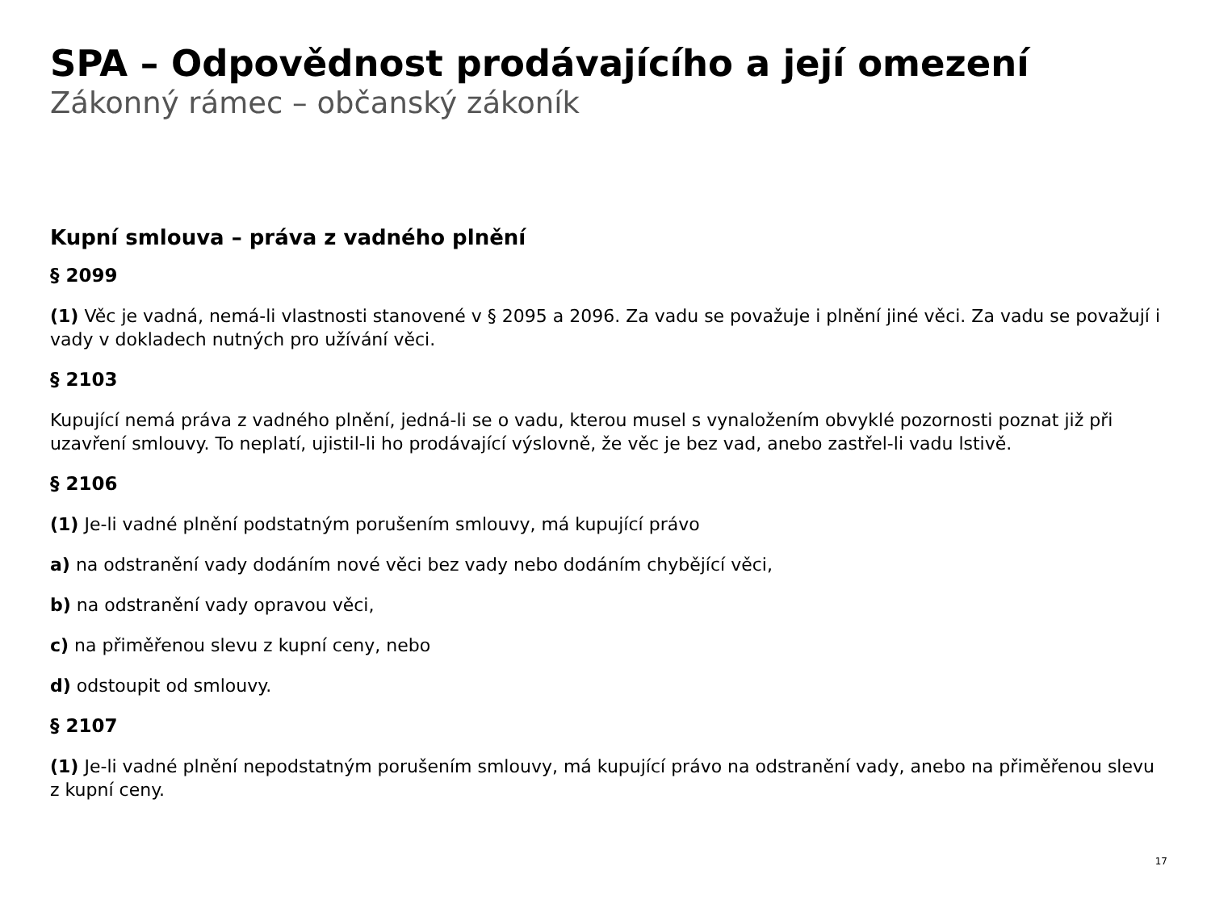SPA – Odpovědnost prodávajícího a její omezení
Zákonný rámec – občanský zákoník
Kupní smlouva – práva z vadného plnění
§ 2099
(1) Věc je vadná, nemá-li vlastnosti stanovené v § 2095 a 2096. Za vadu se považuje i plnění jiné věci. Za vadu se považují i vady v dokladech nutných pro užívání věci.
§ 2103
Kupující nemá práva z vadného plnění, jedná-li se o vadu, kterou musel s vynaložením obvyklé pozornosti poznat již při uzavření smlouvy. To neplatí, ujistil-li ho prodávající výslovně, že věc je bez vad, anebo zastřel-li vadu lstivě.
§ 2106
(1) Je-li vadné plnění podstatným porušením smlouvy, má kupující právo
a) na odstranění vady dodáním nové věci bez vady nebo dodáním chybějící věci,
b) na odstranění vady opravou věci,
c) na přiměřenou slevu z kupní ceny, nebo
d) odstoupit od smlouvy.
§ 2107
(1) Je-li vadné plnění nepodstatným porušením smlouvy, má kupující právo na odstranění vady, anebo na přiměřenou slevu z kupní ceny.
17